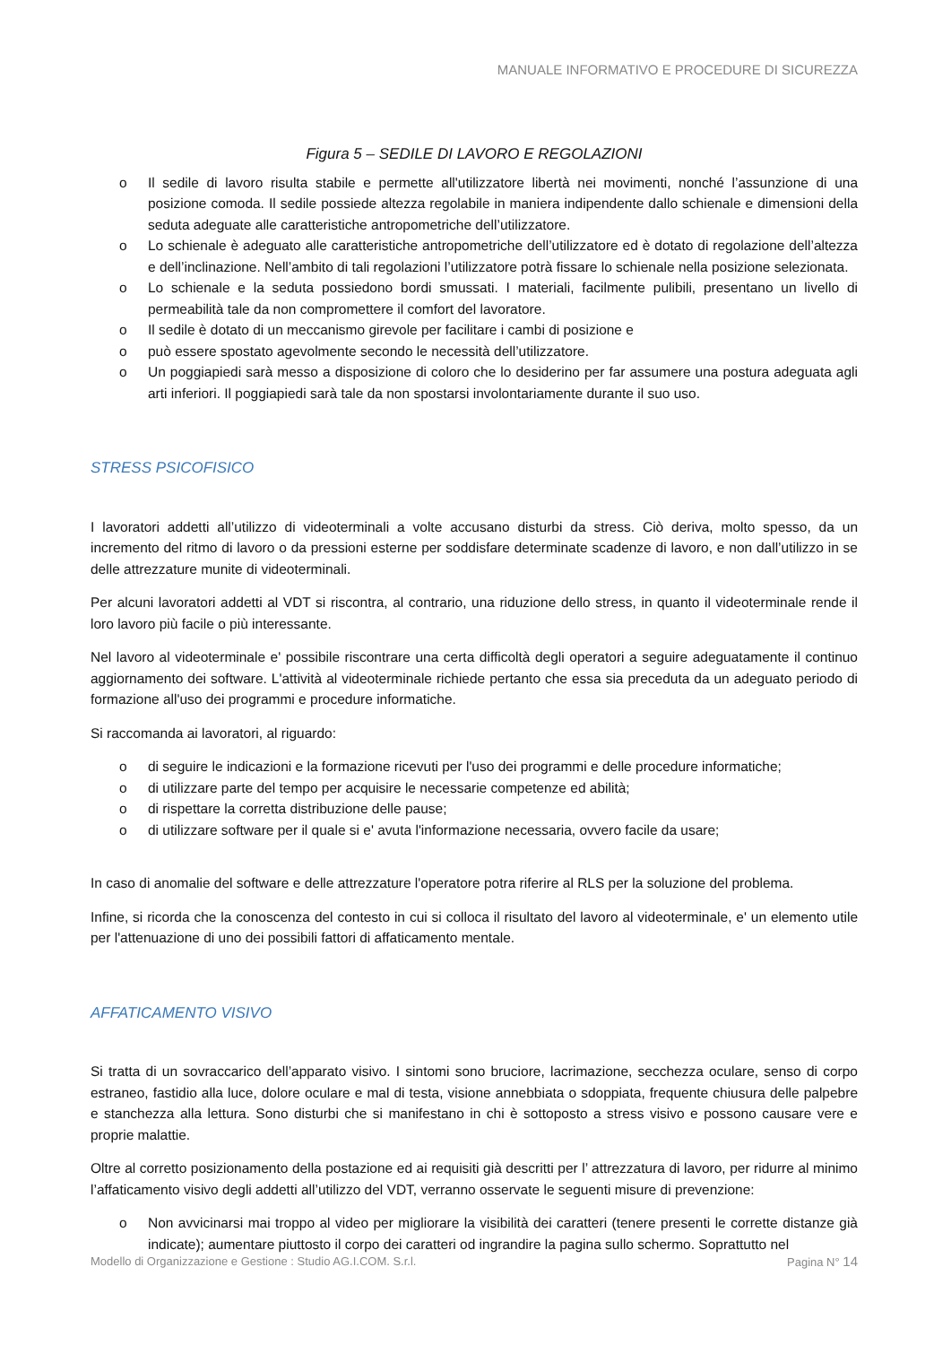MANUALE INFORMATIVO E PROCEDURE DI SICUREZZA
Figura 5 – SEDILE DI LAVORO E REGOLAZIONI
o Il sedile di lavoro risulta stabile e permette all'utilizzatore libertà nei movimenti, nonché l’assunzione di una posizione comoda. Il sedile possiede altezza regolabile in maniera indipendente dallo schienale e dimensioni della seduta adeguate alle caratteristiche antropometriche dell’utilizzatore.
o Lo schienale è adeguato alle caratteristiche antropometriche dell’utilizzatore ed è dotato di regolazione dell’altezza e dell’inclinazione. Nell’ambito di tali regolazioni l’utilizzatore potrà fissare lo schienale nella posizione selezionata.
o Lo schienale e la seduta possiedono bordi smussati. I materiali, facilmente pulibili, presentano un livello di permeabilità tale da non compromettere il comfort del lavoratore.
o Il sedile è dotato di un meccanismo girevole per facilitare i cambi di posizione e
o può essere spostato agevolmente secondo le necessità dell’utilizzatore.
o Un poggiapiedi sarà messo a disposizione di coloro che lo desiderino per far assumere una postura adeguata agli arti inferiori. Il poggiapiedi sarà tale da non spostarsi involontariamente durante il suo uso.
STRESS PSICOFISICO
I lavoratori addetti all’utilizzo di videoterminali a volte accusano disturbi da stress. Ciò deriva, molto spesso, da un incremento del ritmo di lavoro o da pressioni esterne per soddisfare determinate scadenze di lavoro, e non dall’utilizzo in se delle attrezzature munite di videoterminali.
Per alcuni lavoratori addetti al VDT si riscontra, al contrario, una riduzione dello stress, in quanto il videoterminale rende il loro lavoro più facile o più interessante.
Nel lavoro al videoterminale e' possibile riscontrare una certa difficoltà degli operatori a seguire adeguatamente il continuo aggiornamento dei software. L'attività al videoterminale richiede pertanto che essa sia preceduta da un adeguato periodo di formazione all'uso dei programmi e procedure informatiche.
Si raccomanda ai lavoratori, al riguardo:
o di seguire le indicazioni e la formazione ricevuti per l'uso dei programmi e delle procedure informatiche;
o di utilizzare parte del tempo per acquisire le necessarie competenze ed abilità;
o di rispettare la corretta distribuzione delle pause;
o di utilizzare software per il quale si e' avuta l'informazione necessaria, ovvero facile da usare;
In caso di anomalie del software e delle attrezzature l'operatore potra riferire al RLS per la soluzione del problema.
Infine, si ricorda che la conoscenza del contesto in cui si colloca il risultato del lavoro al videoterminale, e' un elemento utile per l'attenuazione di uno dei possibili fattori di affaticamento mentale.
AFFATICAMENTO VISIVO
Si tratta di un sovraccarico dell’apparato visivo. I sintomi sono bruciore, lacrimazione, secchezza oculare, senso di corpo estraneo, fastidio alla luce, dolore oculare e mal di testa, visione annebbiata o sdoppiata, frequente chiusura delle palpebre e stanchezza alla lettura. Sono disturbi che si manifestano in chi è sottoposto a stress visivo e possono causare vere e proprie malattie.
Oltre al corretto posizionamento della postazione ed ai requisiti già descritti per l’ attrezzatura di lavoro, per ridurre al minimo l’affaticamento visivo degli addetti all’utilizzo del VDT, verranno osservate le seguenti misure di prevenzione:
o Non avvicinarsi mai troppo al video per migliorare la visibilità dei caratteri (tenere presenti le corrette distanze già indicate); aumentare piuttosto il corpo dei caratteri od ingrandire la pagina sullo schermo. Soprattutto nel
Modello di Organizzazione e Gestione : Studio AG.I.COM. S.r.l. Pagina N° 14